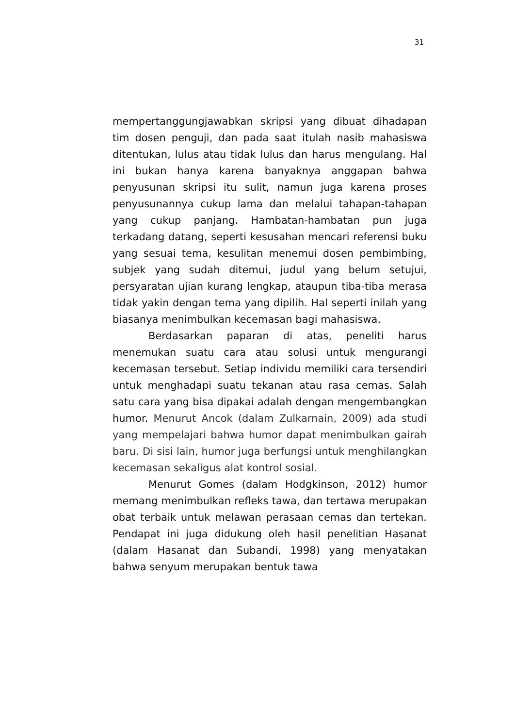31
mempertanggungjawabkan skripsi yang dibuat dihadapan tim dosen penguji, dan pada saat itulah nasib mahasiswa ditentukan, lulus atau tidak lulus dan harus mengulang. Hal ini bukan hanya karena banyaknya anggapan bahwa penyusunan skripsi itu sulit, namun juga karena proses penyusunannya cukup lama dan melalui tahapan-tahapan yang cukup panjang. Hambatan-hambatan pun juga terkadang datang, seperti kesusahan mencari referensi buku yang sesuai tema, kesulitan menemui dosen pembimbing, subjek yang sudah ditemui, judul yang belum setujui, persyaratan ujian kurang lengkap, ataupun tiba-tiba merasa tidak yakin dengan tema yang dipilih. Hal seperti inilah yang biasanya menimbulkan kecemasan bagi mahasiswa.
Berdasarkan paparan di atas, peneliti harus menemukan suatu cara atau solusi untuk mengurangi kecemasan tersebut. Setiap individu memiliki cara tersendiri untuk menghadapi suatu tekanan atau rasa cemas. Salah satu cara yang bisa dipakai adalah dengan mengembangkan humor. Menurut Ancok (dalam Zulkarnain, 2009) ada studi yang mempelajari bahwa humor dapat menimbulkan gairah baru. Di sisi lain, humor juga berfungsi untuk menghilangkan kecemasan sekaligus alat kontrol sosial.
Menurut Gomes (dalam Hodgkinson, 2012) humor memang menimbulkan refleks tawa, dan tertawa merupakan obat terbaik untuk melawan perasaan cemas dan tertekan. Pendapat ini juga didukung oleh hasil penelitian Hasanat (dalam Hasanat dan Subandi, 1998) yang menyatakan bahwa senyum merupakan bentuk tawa